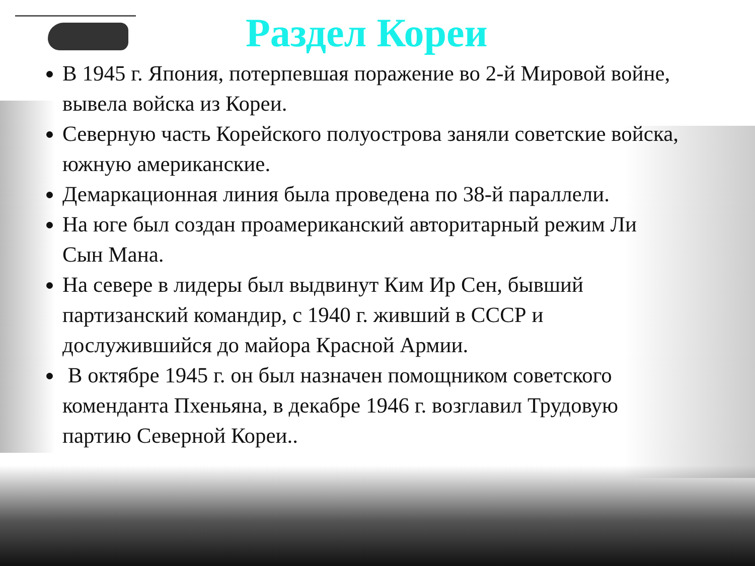Раздел Кореи
В 1945 г. Япония, потерпевшая поражение во 2-й Мировой войне, вывела войска из Кореи.
Северную часть Корейского полуострова заняли советские войска, южную американские.
Демаркационная линия была проведена по 38-й параллели.
На юге был создан проамериканский авторитарный режим Ли Сын Мана.
На севере в лидеры был выдвинут Ким Ир Сен, бывший партизанский командир, с 1940 г. живший в СССР и дослужившийся до майора Красной Армии.
В октябре 1945 г. он был назначен помощником советского коменданта Пхеньяна, в декабре 1946 г. возглавил Трудовую партию Северной Кореи..